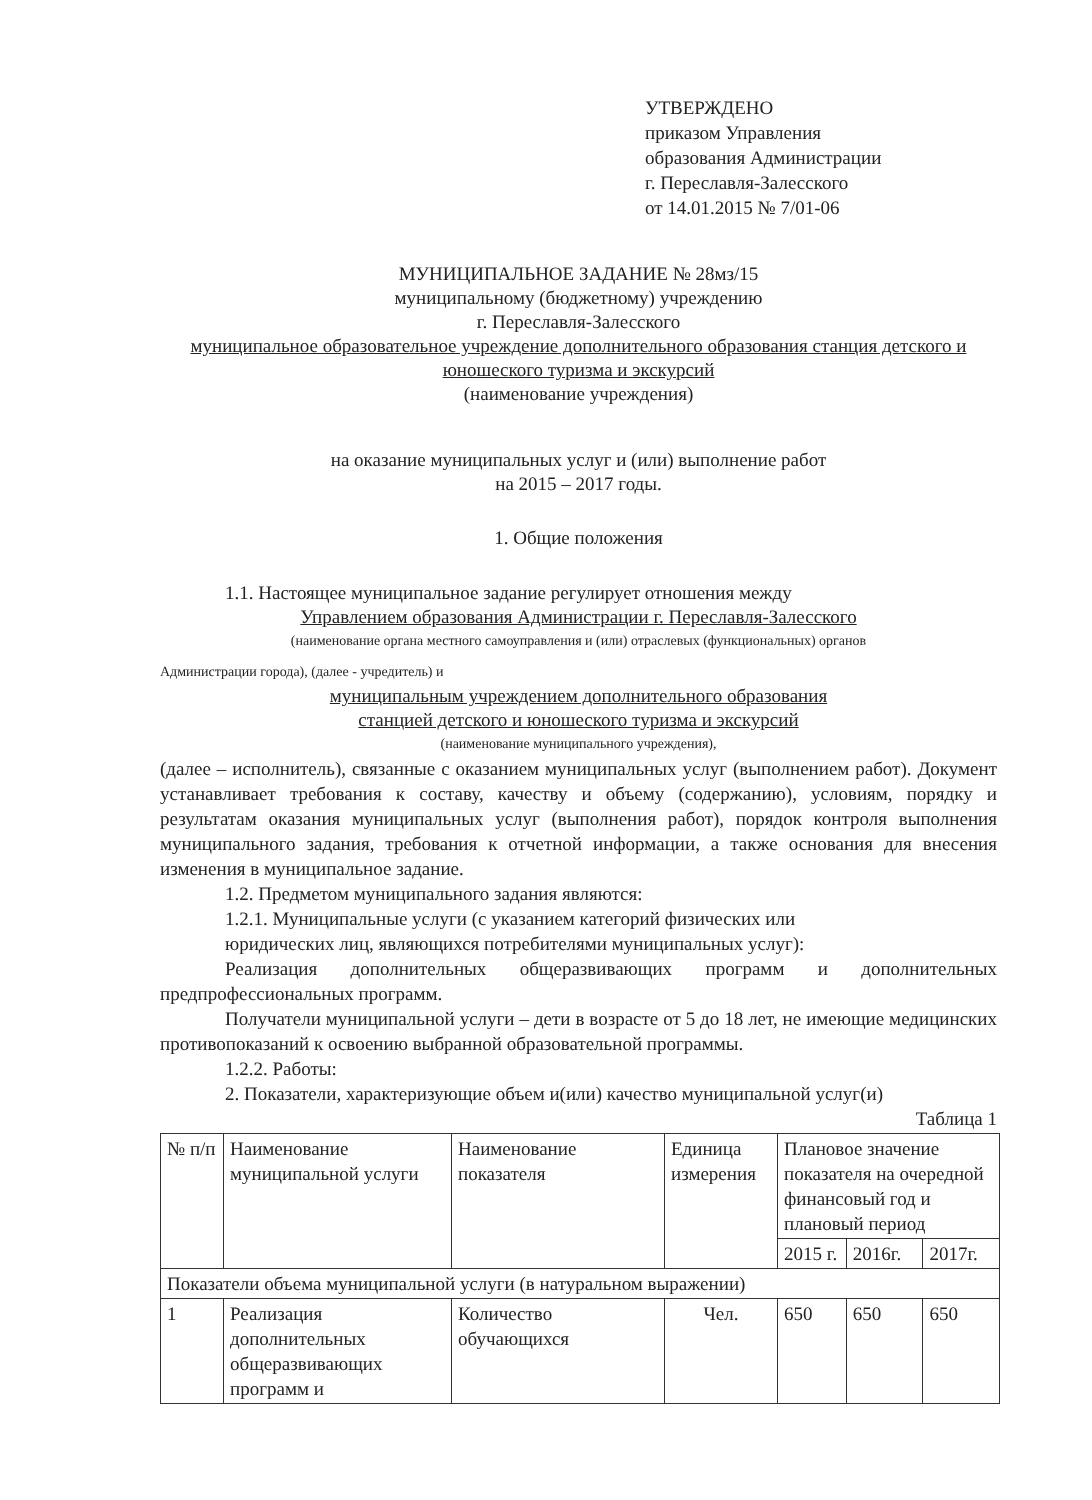УТВЕРЖДЕНО
приказом Управления
образования Администрации
г. Переславля-Залесского
от 14.01.2015 № 7/01-06
МУНИЦИПАЛЬНОЕ ЗАДАНИЕ № 28мз/15
муниципальному (бюджетному) учреждению
г. Переславля-Залесского
муниципальное образовательное учреждение дополнительного образования станция детского и юношеского туризма и экскурсий
(наименование учреждения)
на оказание муниципальных услуг и (или) выполнение работ
на 2015 – 2017 годы.
1. Общие положения
1.1. Настоящее муниципальное задание регулирует отношения между
Управлением образования Администрации г. Переславля-Залесского
(наименование органа местного самоуправления и (или) отраслевых (функциональных) органов
Администрации города), (далее - учредитель) и
муниципальным учреждением дополнительного образования
станцией детского и юношеского туризма и экскурсий
(наименование муниципального учреждения),
(далее – исполнитель), связанные с оказанием муниципальных услуг (выполнением работ). Документ устанавливает требования к составу, качеству и объему (содержанию), условиям, порядку и результатам оказания муниципальных услуг (выполнения работ), порядок контроля выполнения муниципального задания, требования к отчетной информации, а также основания для внесения изменения в муниципальное задание.
1.2. Предметом муниципального задания являются:
1.2.1. Муниципальные услуги (с указанием категорий физических или
юридических лиц, являющихся потребителями муниципальных услуг):
Реализация дополнительных общеразвивающих программ и дополнительных предпрофессиональных программ.
Получатели муниципальной услуги – дети в возрасте от 5 до 18 лет, не имеющие медицинских противопоказаний к освоению выбранной образовательной программы.
1.2.2. Работы:
2. Показатели, характеризующие объем и(или) качество муниципальной услуг(и)
Таблица 1
| № п/п | Наименование муниципальной услуги | Наименование показателя | Единица измерения | Плановое значение показателя на очередной финансовый год и плановый период | | |
| --- | --- | --- | --- | --- | --- | --- |
| | | | | 2015 г. | 2016г. | 2017г. |
| Показатели объема муниципальной услуги (в натуральном выражении) | | | | | | |
| 1 | Реализация дополнительных общеразвивающих программ и | Количество обучающихся | Чел. | 650 | 650 | 650 |